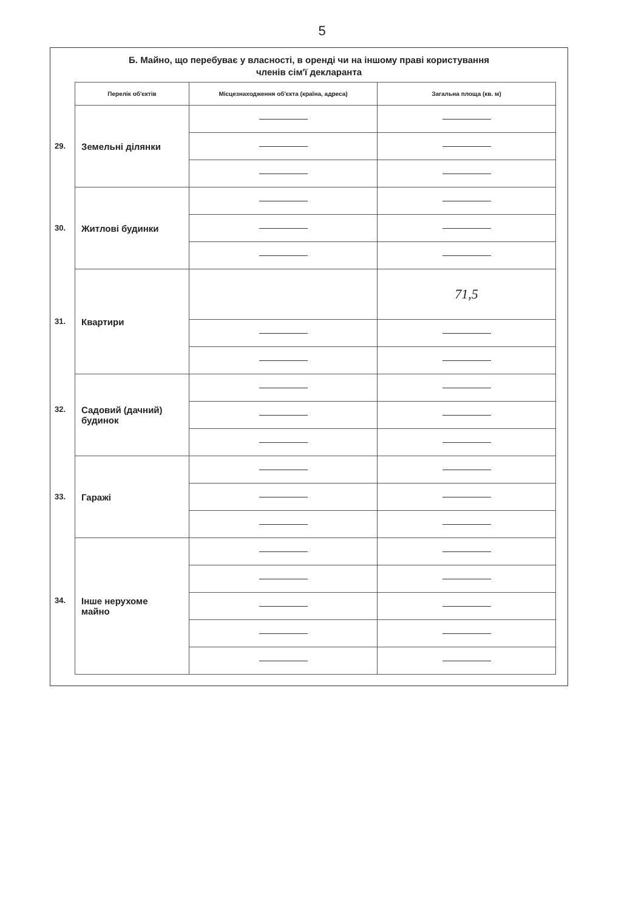5
Б. Майно, що перебуває у власності, в оренді чи на іншому праві користування
членів сім'ї декларанта
| Перелік об'єктів | Місцезнаходження об'єкта (країна, адреса) | Загальна площа (кв. м) |
| --- | --- | --- |
| 29. Земельні ділянки | | |
| 30. Житлові будинки | | |
| 31. Квартири | | 71,5 |
| 32. Садовий (дачний) будинок | | |
| 33. Гаражі | | |
| 34. Інше нерухоме майно | | |